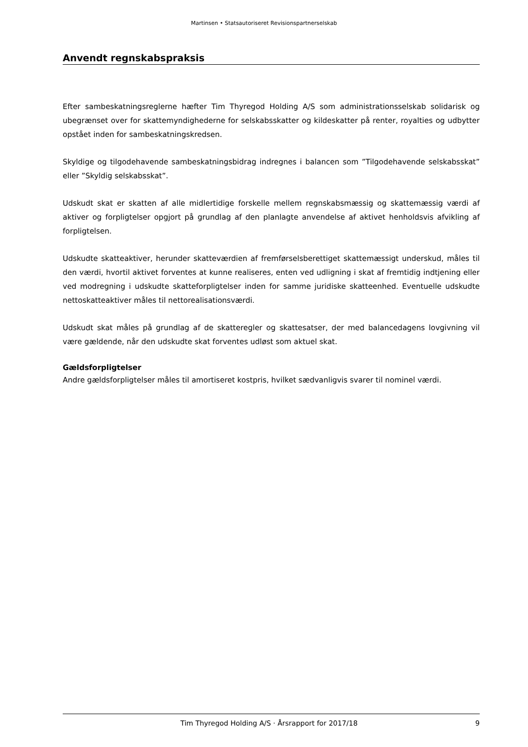Martinsen • Statsautoriseret Revisionspartnerselskab
Anvendt regnskabspraksis
Efter sambeskatningsreglerne hæfter Tim Thyregod Holding A/S som administrationsselskab solidarisk og ubegrænset over for skattemyndighederne for selskabsskatter og kildeskatter på renter, royalties og udbytter opstået inden for sambeskatningskredsen.
Skyldige og tilgodehavende sambeskatningsbidrag indregnes i balancen som ”Tilgodehavende selskabsskat” eller ”Skyldig selskabsskat”.
Udskudt skat er skatten af alle midlertidige forskelle mellem regnskabsmæssig og skattemæssig værdi af aktiver og forpligtelser opgjort på grundlag af den planlagte anvendelse af aktivet henholdsvis afvikling af forpligtelsen.
Udskudte skatteaktiver, herunder skatteværdien af fremførselsberettiget skattemæssigt underskud, måles til den værdi, hvortil aktivet forventes at kunne realiseres, enten ved udligning i skat af fremtidig indtjening eller ved modregning i udskudte skatteforpligtelser inden for samme juridiske skatteenhed. Eventuelle udskudte nettoskatteaktiver måles til nettorealisationsværdi.
Udskudt skat måles på grundlag af de skatteregler og skattesatser, der med balancedagens lovgivning vil være gældende, når den udskudte skat forventes udløst som aktuel skat.
Gældsforpligtelser
Andre gældsforpligtelser måles til amortiseret kostpris, hvilket sædvanligvis svarer til nominel værdi.
Tim Thyregod Holding A/S · Årsrapport for 2017/18 9